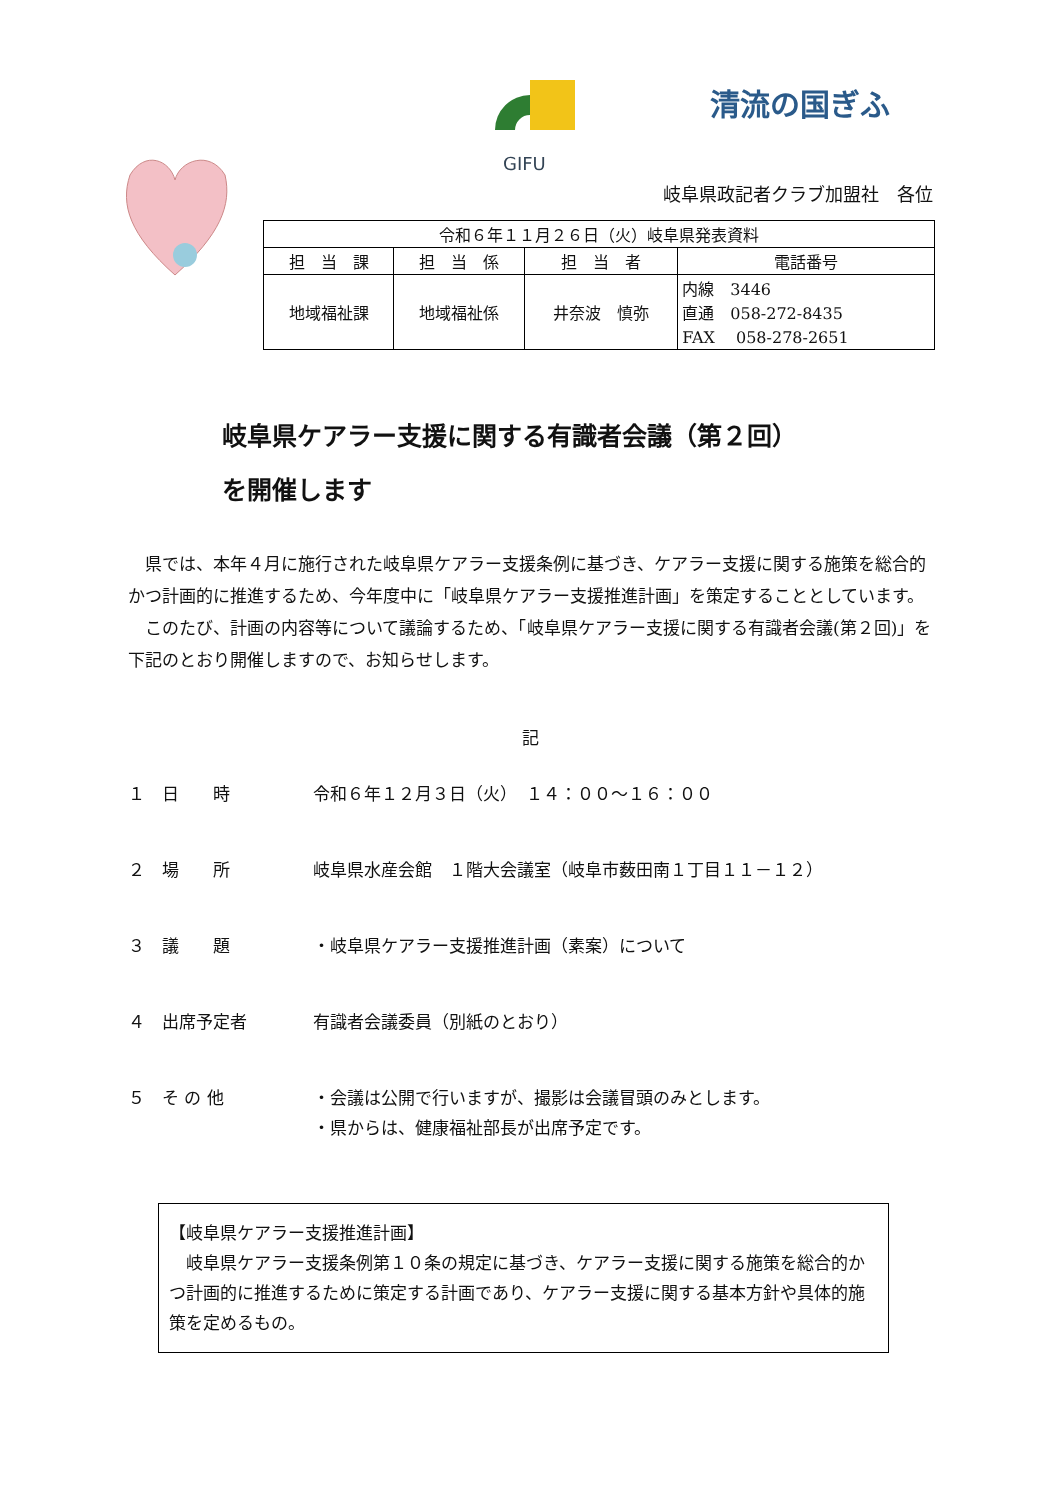GIFU
清流の国ぎふ
岐阜県政記者クラブ加盟社　各位
| 令和６年１１月２６日（火）岐阜県発表資料 | | | |
| 担 当 課 | 担 当 係 | 担 当 者 | 電話番号 |
| 地域福祉課 | 地域福祉係 | 井奈波 慎弥 | 内線 3446 直通 058-272-8435 FAX 058-278-2651 |
岐阜県ケアラー支援に関する有識者会議（第２回）
を開催します
県では、本年４月に施行された岐阜県ケアラー支援条例に基づき、ケアラー支援に関する施策を総合的かつ計画的に推進するため、今年度中に「岐阜県ケアラー支援推進計画」を策定することとしています。
このたび、計画の内容等について議論するため、「岐阜県ケアラー支援に関する有識者会議(第２回)」を下記のとおり開催しますので、お知らせします。
記
１　日　　時 令和６年１２月３日（火）　１４：００～１６：００
２　場　　所 岐阜県水産会館　１階大会議室（岐阜市薮田南１丁目１１－１２）
３　議　　題 ・岐阜県ケアラー支援推進計画（素案）について
４　出席予定者 有識者会議委員（別紙のとおり）
５　そ の 他 ・会議は公開で行いますが、撮影は会議冒頭のみとします。
・県からは、健康福祉部長が出席予定です。
【岐阜県ケアラー支援推進計画】
　岐阜県ケアラー支援条例第１０条の規定に基づき、ケアラー支援に関する施策を総合的かつ計画的に推進するために策定する計画であり、ケアラー支援に関する基本方針や具体的施策を定めるもの。